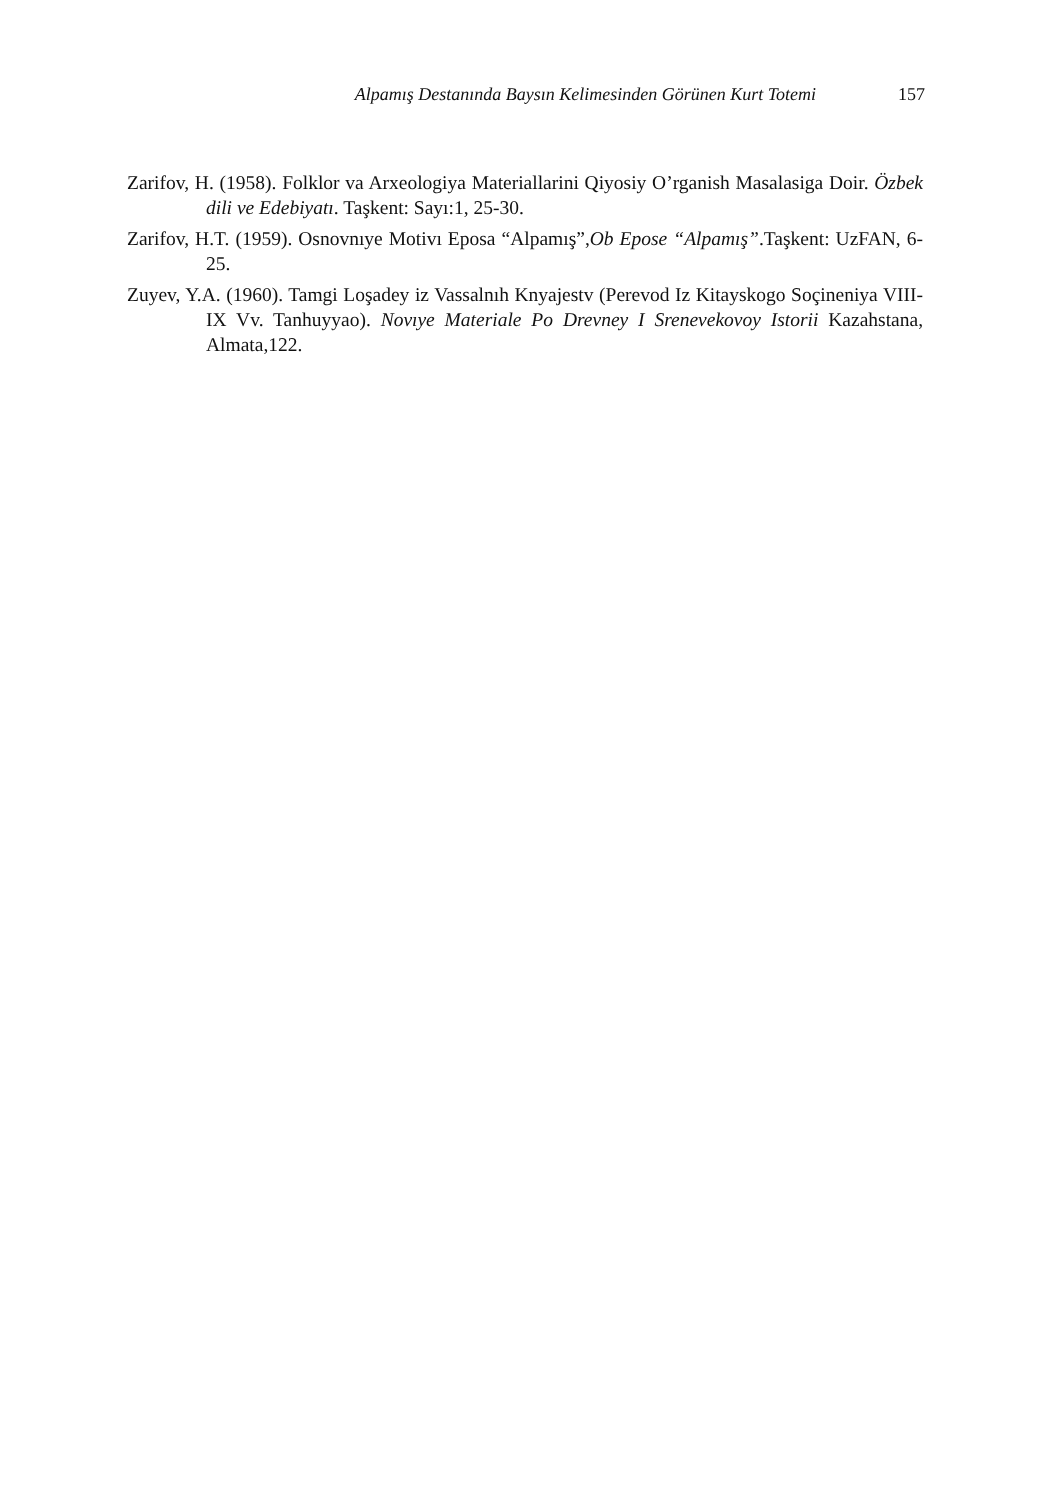Alpamış Destanında Baysın Kelimesinden Görünen Kurt Totemi 157
Zarifov, H. (1958). Folklor va Arxeologiya Materiallarini Qiyosiy O’rganish Masalasiga Doir. Özbek dili ve Edebiyatı. Taşkent: Sayı:1, 25-30.
Zarifov, H.T. (1959). Osnovnıye Motivı Eposa “Alpamış”,Ob Epose “Alpamış”.Taşkent: UzFAN, 6-25.
Zuyev, Y.A. (1960). Tamgi Loşadey iz Vassalnıh Knyajestv (Perevod Iz Kitayskogo Soçineniya VIII-IX Vv. Tanhuyyao). Novıye Materiale Po Drevney I Srenevekovoy Istorii Kazahstana, Almata,122.